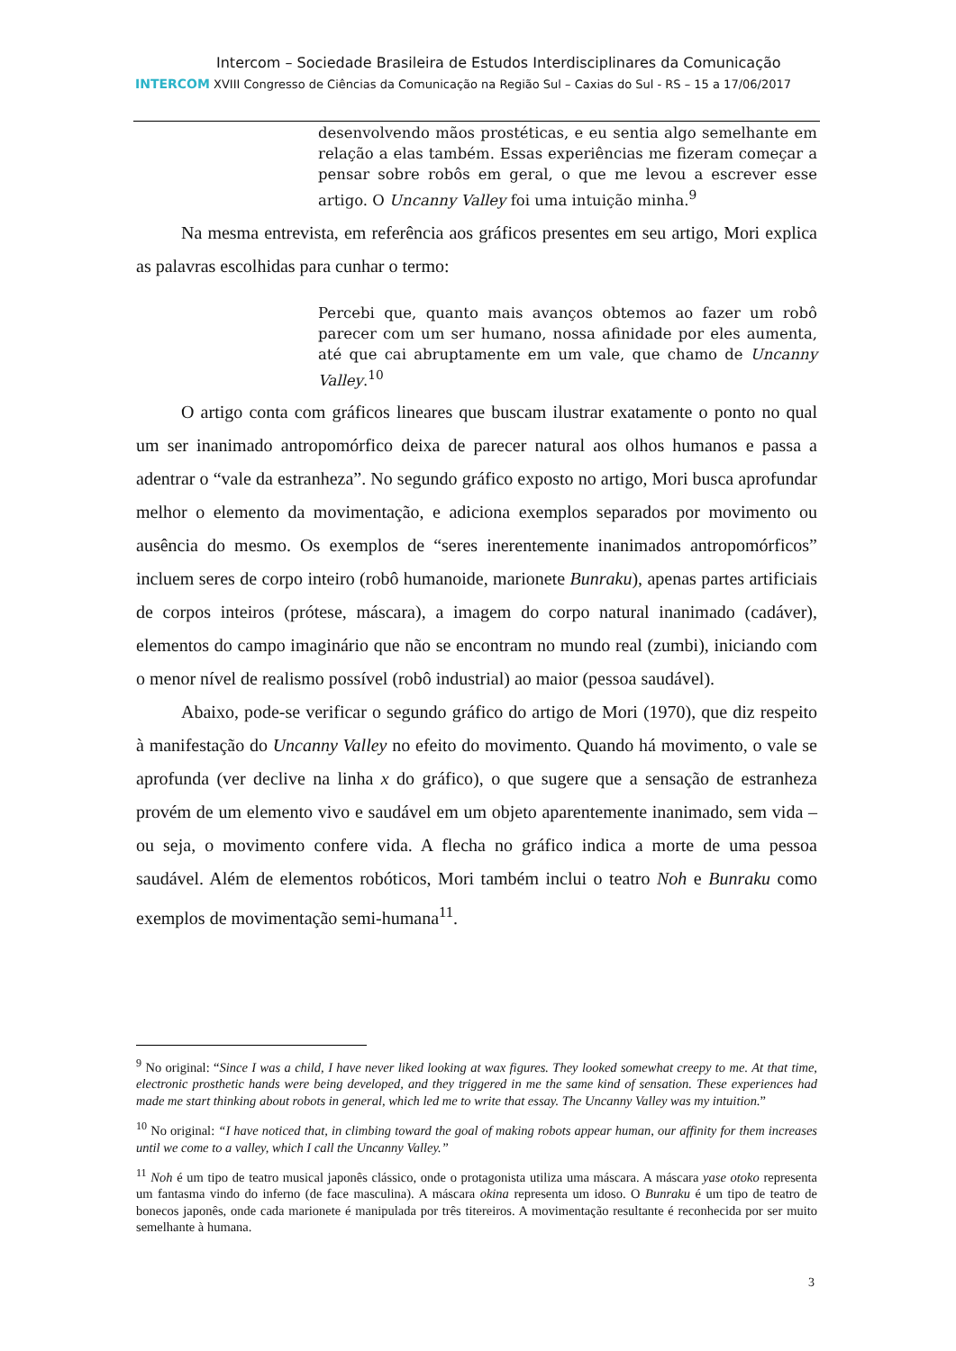Intercom – Sociedade Brasileira de Estudos Interdisciplinares da Comunicação
INTERCOM XVIII Congresso de Ciências da Comunicação na Região Sul – Caxias do Sul - RS – 15 a 17/06/2017
desenvolvendo mãos prostéticas, e eu sentia algo semelhante em relação a elas também. Essas experiências me fizeram começar a pensar sobre robôs em geral, o que me levou a escrever esse artigo. O Uncanny Valley foi uma intuição minha.<sup>9</sup>
Na mesma entrevista, em referência aos gráficos presentes em seu artigo, Mori explica as palavras escolhidas para cunhar o termo:
Percebi que, quanto mais avanços obtemos ao fazer um robô parecer com um ser humano, nossa afinidade por eles aumenta, até que cai abruptamente em um vale, que chamo de Uncanny Valley.<sup>10</sup>
O artigo conta com gráficos lineares que buscam ilustrar exatamente o ponto no qual um ser inanimado antropomórfico deixa de parecer natural aos olhos humanos e passa a adentrar o “vale da estranheza”. No segundo gráfico exposto no artigo, Mori busca aprofundar melhor o elemento da movimentação, e adiciona exemplos separados por movimento ou ausência do mesmo. Os exemplos de “seres inerentemente inanimados antropomórficos” incluem seres de corpo inteiro (robô humanoide, marionete Bunraku), apenas partes artificiais de corpos inteiros (prótese, máscara), a imagem do corpo natural inanimado (cadáver), elementos do campo imaginário que não se encontram no mundo real (zumbi), iniciando com o menor nível de realismo possível (robô industrial) ao maior (pessoa saudável).
Abaixo, pode-se verificar o segundo gráfico do artigo de Mori (1970), que diz respeito à manifestação do Uncanny Valley no efeito do movimento. Quando há movimento, o vale se aprofunda (ver declive na linha x do gráfico), o que sugere que a sensação de estranheza provém de um elemento vivo e saudável em um objeto aparentemente inanimado, sem vida – ou seja, o movimento confere vida. A flecha no gráfico indica a morte de uma pessoa saudável. Além de elementos robóticos, Mori também inclui o teatro Noh e Bunraku como exemplos de movimentação semi-humana<sup>11</sup>.
<sup>9</sup> No original: “Since I was a child, I have never liked looking at wax figures. They looked somewhat creepy to me. At that time, electronic prosthetic hands were being developed, and they triggered in me the same kind of sensation. These experiences had made me start thinking about robots in general, which led me to write that essay. The Uncanny Valley was my intuition.”
<sup>10</sup> No original: “I have noticed that, in climbing toward the goal of making robots appear human, our affinity for them increases until we come to a valley, which I call the Uncanny Valley.”
<sup>11</sup> Noh é um tipo de teatro musical japonês clássico, onde o protagonista utiliza uma máscara. A máscara yase otoko representa um fantasma vindo do inferno (de face masculina). A máscara okina representa um idoso. O Bunraku é um tipo de teatro de bonecos japonês, onde cada marionete é manipulada por três titereiros. A movimentação resultante é reconhecida por ser muito semelhante à humana.
3